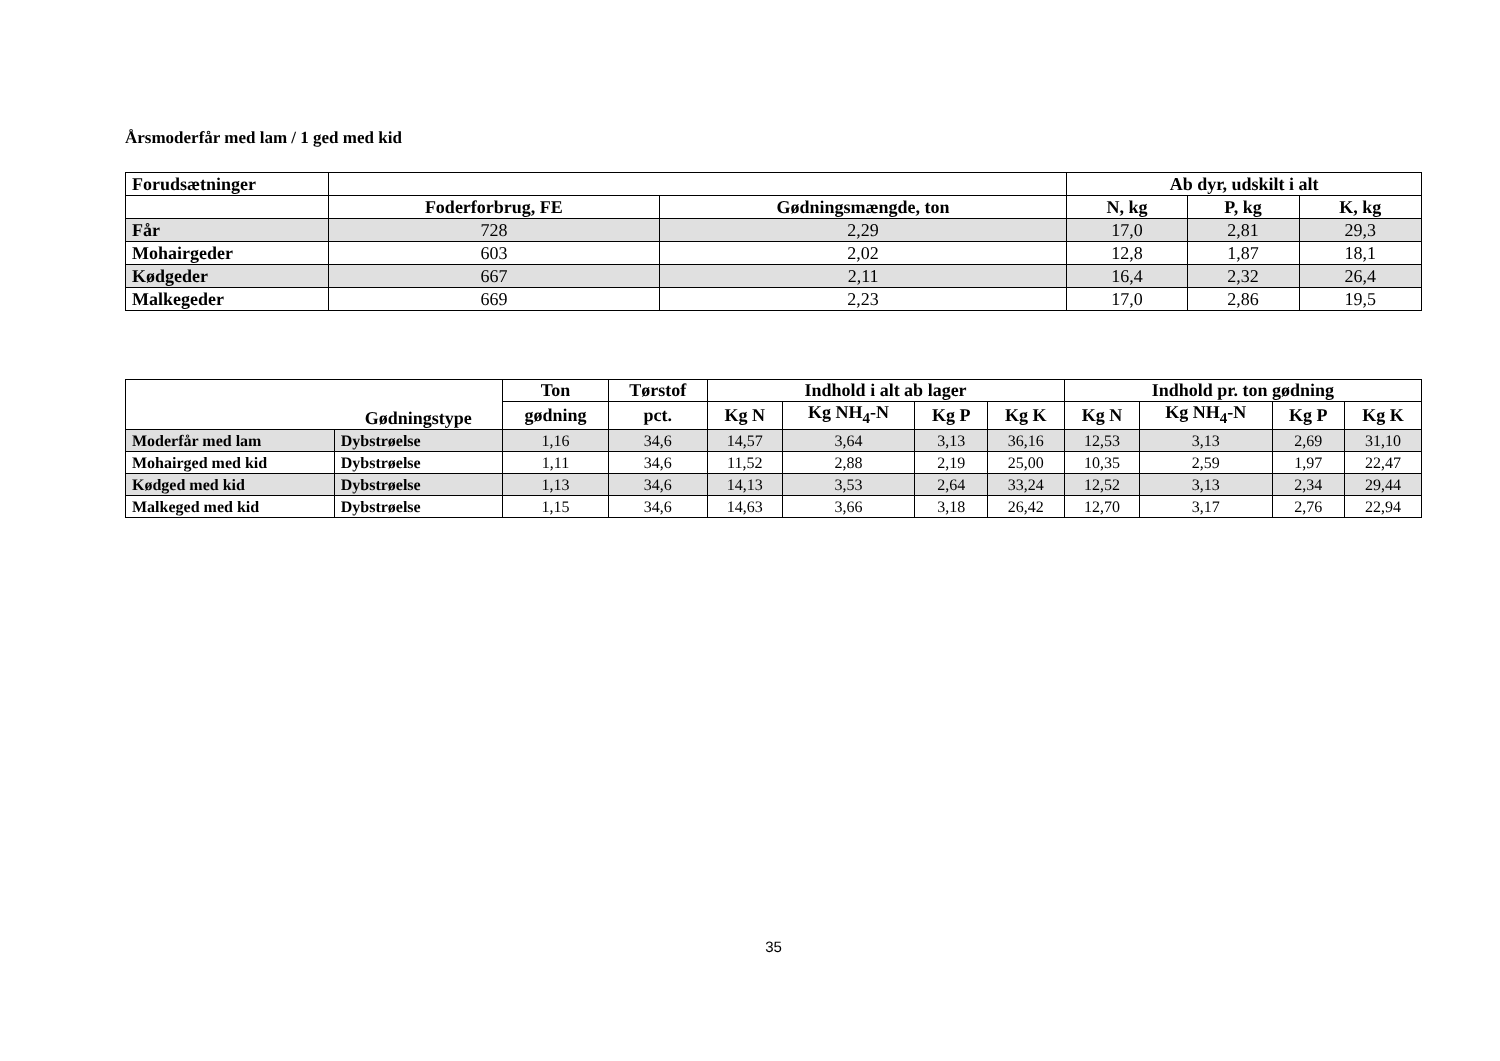Årsmoderfår med lam / 1 ged med kid
| Forudsætninger | | | Ab dyr, udskilt i alt | | |
| --- | --- | --- | --- | --- | --- |
| | Foderforbrug, FE | Gødningsmængde, ton | N, kg | P, kg | K, kg |
| Får | 728 | 2,29 | 17,0 | 2,81 | 29,3 |
| Mohairgeder | 603 | 2,02 | 12,8 | 1,87 | 18,1 |
| Kødgeder | 667 | 2,11 | 16,4 | 2,32 | 26,4 |
| Malkegeder | 669 | 2,23 | 17,0 | 2,86 | 19,5 |
| | Gødningstype | Ton | Tørstof | Indhold i alt ab lager | | | | Indhold pr. ton gødning | | | |
| --- | --- | --- | --- | --- | --- | --- | --- | --- | --- | --- | --- |
| | | gødning | pct. | Kg N | Kg NH<sub>4</sub>-N | Kg P | Kg K | Kg N | Kg NH<sub>4</sub>-N | Kg P | Kg K |
| Moderfår med lam | Dybstrøelse | 1,16 | 34,6 | 14,57 | 3,64 | 3,13 | 36,16 | 12,53 | 3,13 | 2,69 | 31,10 |
| Mohairged med kid | Dybstrøelse | 1,11 | 34,6 | 11,52 | 2,88 | 2,19 | 25,00 | 10,35 | 2,59 | 1,97 | 22,47 |
| Kødged med kid | Dybstrøelse | 1,13 | 34,6 | 14,13 | 3,53 | 2,64 | 33,24 | 12,52 | 3,13 | 2,34 | 29,44 |
| Malkeged med kid | Dybstrøelse | 1,15 | 34,6 | 14,63 | 3,66 | 3,18 | 26,42 | 12,70 | 3,17 | 2,76 | 22,94 |
35